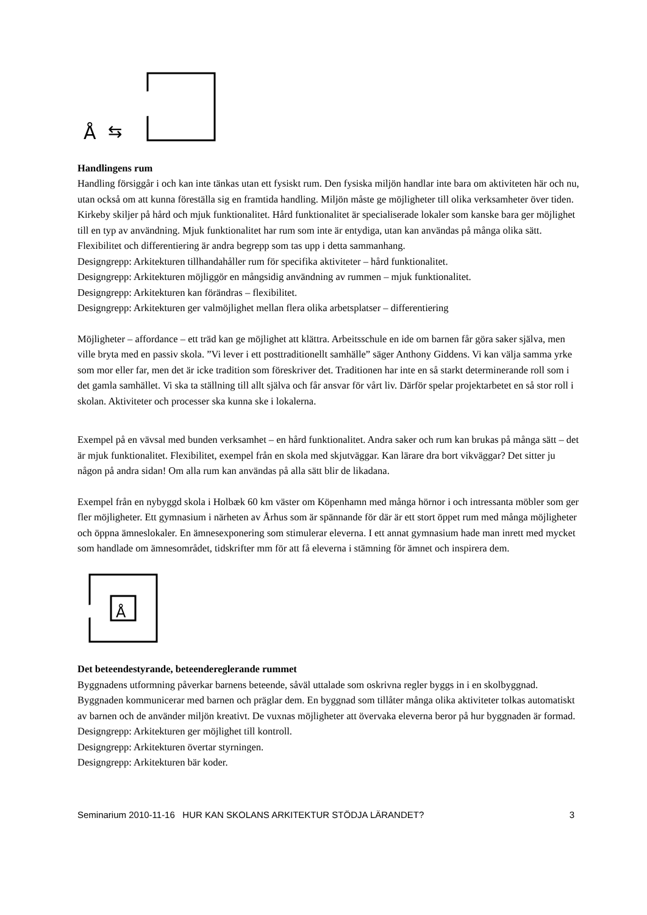Å
⇆
Handlingens rum
Handling försiggår i och kan inte tänkas utan ett fysiskt rum. Den fysiska miljön handlar inte bara om aktiviteten här och nu, utan också om att kunna föreställa sig en framtida handling. Miljön måste ge möjligheter till olika verksamheter över tiden. Kirkeby skiljer på hård och mjuk funktionalitet. Hård funktionalitet är specialiserade lokaler som kanske bara ger möjlighet till en typ av användning. Mjuk funktionalitet har rum som inte är entydiga, utan kan användas på många olika sätt. Flexibilitet och differentiering är andra begrepp som tas upp i detta sammanhang.
Designgrepp: Arkitekturen tillhandahåller rum för specifika aktiviteter – hård funktionalitet.
Designgrepp: Arkitekturen möjliggör en mångsidig användning av rummen – mjuk funktionalitet.
Designgrepp: Arkitekturen kan förändras – flexibilitet.
Designgrepp: Arkitekturen ger valmöjlighet mellan flera olika arbetsplatser – differentiering
Möjligheter – affordance – ett träd kan ge möjlighet att klättra. Arbeitsschule en ide om barnen får göra saker själva, men ville bryta med en passiv skola. ”Vi lever i ett posttraditionellt samhälle” säger Anthony Giddens. Vi kan välja samma yrke som mor eller far, men det är icke tradition som föreskriver det. Traditionen har inte en så starkt determinerande roll som i det gamla samhället. Vi ska ta ställning till allt själva och får ansvar för vårt liv. Därför spelar projektarbetet en så stor roll i skolan. Aktiviteter och processer ska kunna ske i lokalerna.
Exempel på en vävsal med bunden verksamhet – en hård funktionalitet. Andra saker och rum kan brukas på många sätt – det är mjuk funktionalitet. Flexibilitet, exempel från en skola med skjutväggar. Kan lärare dra bort vikväggar? Det sitter ju någon på andra sidan! Om alla rum kan användas på alla sätt blir de likadana.
Exempel från en nybyggd skola i Holbæk 60 km väster om Köpenhamn med många hörnor i och intressanta möbler som ger fler möjligheter. Ett gymnasium i närheten av Århus som är spännande för där är ett stort öppet rum med många möjligheter och öppna ämneslokaler. En ämnesexponering som stimulerar eleverna. I ett annat gymnasium hade man inrett med mycket som handlade om ämnesområdet, tidskrifter mm för att få eleverna i stämning för ämnet och inspirera dem.
Å
Det beteendestyrande, beteendereglerande rummet
Byggnadens utformning påverkar barnens beteende, såväl uttalade som oskrivna regler byggs in i en skolbyggnad. Byggnaden kommunicerar med barnen och präglar dem. En byggnad som tillåter många olika aktiviteter tolkas automatiskt av barnen och de använder miljön kreativt. De vuxnas möjligheter att övervaka eleverna beror på hur byggnaden är formad.
Designgrepp: Arkitekturen ger möjlighet till kontroll.
Designgrepp: Arkitekturen övertar styrningen.
Designgrepp: Arkitekturen bär koder.
Seminarium 2010-11-16 HUR KAN SKOLANS ARKITEKTUR STÖDJA LÄRANDET? 3